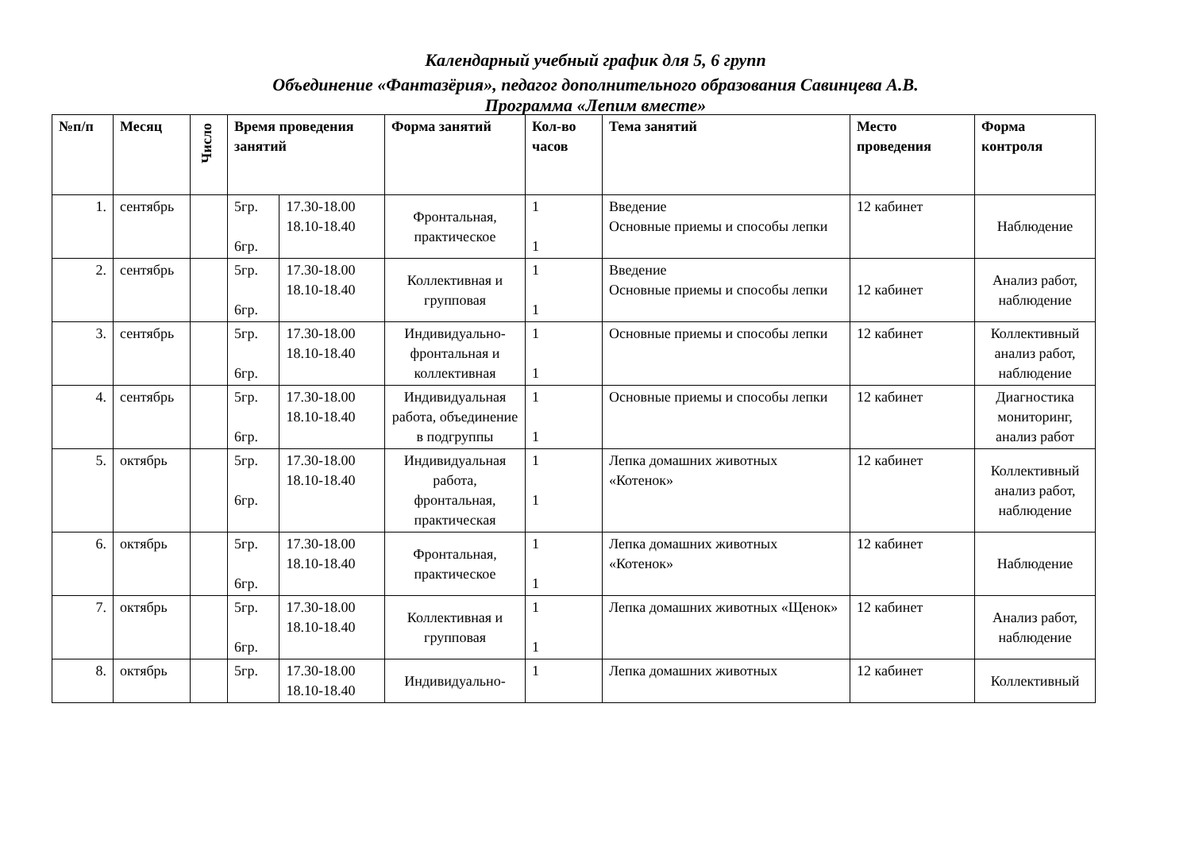Календарный учебный график для 5, 6 групп
Объединение «Фантазёрия», педагог дополнительного образования Савинцева А.В.
Программа «Лепим вместе»
| №п/п | Месяц | Число | Время проведения занятий | | Форма занятий | Кол-во часов | Тема занятий | Место проведения | Форма контроля |
| --- | --- | --- | --- | --- | --- | --- | --- | --- | --- |
| 1. | сентябрь | | 5гр. 6гр. | 17.30-18.00 18.10-18.40 | Фронтальная, практическое | 1 1 | Введение Основные приемы и способы лепки | 12 кабинет | Наблюдение |
| 2. | сентябрь | | 5гр. 6гр. | 17.30-18.00 18.10-18.40 | Коллективная и групповая | 1 1 | Введение Основные приемы и способы лепки | 12 кабинет | Анализ работ, наблюдение |
| 3. | сентябрь | | 5гр. 6гр. | 17.30-18.00 18.10-18.40 | Индивидуально-фронтальная и коллективная | 1 1 | Основные приемы и способы лепки | 12 кабинет | Коллективный анализ работ, наблюдение |
| 4. | сентябрь | | 5гр. 6гр. | 17.30-18.00 18.10-18.40 | Индивидуальная работа, объединение в подгруппы | 1 1 | Основные приемы и способы лепки | 12 кабинет | Диагностика мониторинг, анализ работ |
| 5. | октябрь | | 5гр. 6гр. | 17.30-18.00 18.10-18.40 | Индивидуальная работа, фронтальная, практическая | 1 1 | Лепка домашних животных «Котенок» | 12 кабинет | Коллективный анализ работ, наблюдение |
| 6. | октябрь | | 5гр. 6гр. | 17.30-18.00 18.10-18.40 | Фронтальная, практическое | 1 1 | Лепка домашних животных «Котенок» | 12 кабинет | Наблюдение |
| 7. | октябрь | | 5гр. 6гр. | 17.30-18.00 18.10-18.40 | Коллективная и групповая | 1 1 | Лепка домашних животных «Щенок» | 12 кабинет | Анализ работ, наблюдение |
| 8. | октябрь | | 5гр. | 17.30-18.00 18.10-18.40 | Индивидуально- | 1 | Лепка домашних животных | 12 кабинет | Коллективный |